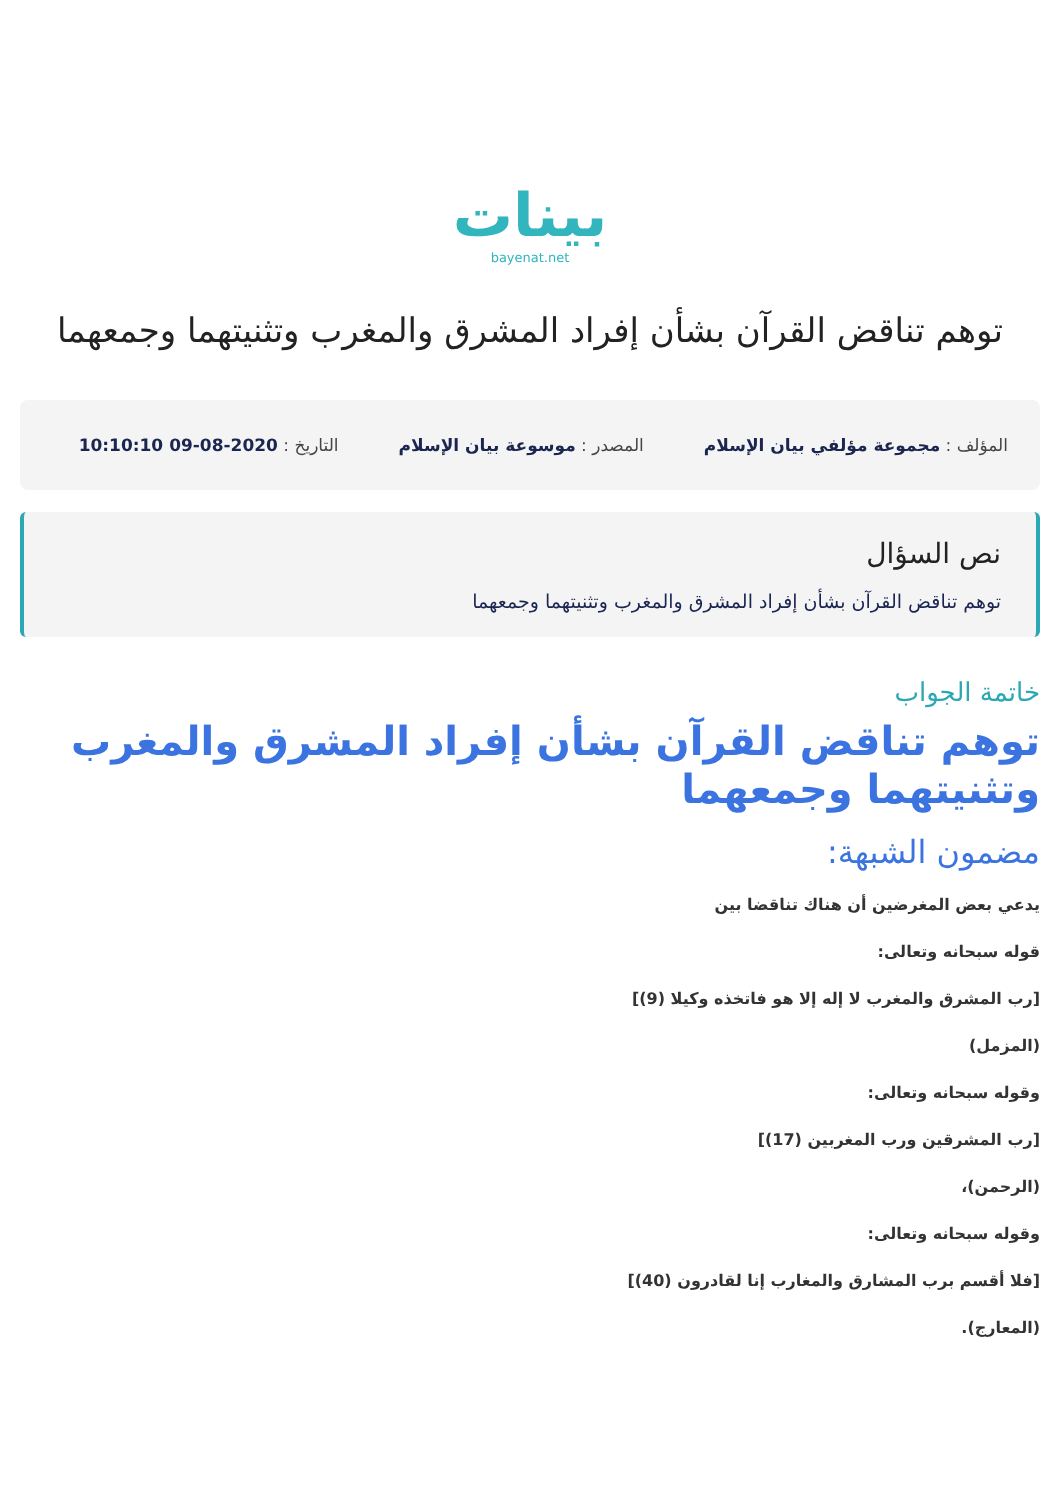بينات
bayenat.net
توهم تناقض القرآن بشأن إفراد المشرق والمغرب وتثنيتهما وجمعهما
المؤلف : مجموعة مؤلفي بيان الإسلام
المصدر : موسوعة بيان الإسلام التاريخ : 2020-08-09 10:10:10
نص السؤال
توهم تناقض القرآن بشأن إفراد المشرق والمغرب وتثنيتهما وجمعهما
خاتمة الجواب
توهم تناقض القرآن بشأن إفراد المشرق والمغرب وتثنيتهما وجمعهما
مضمون الشبهة:
يدعي بعض المغرضين أن هناك تناقضا بين
قوله سبحانه وتعالى:
[رب المشرق والمغرب لا إله إلا هو فاتخذه وكيلا (9)]
(المزمل)
وقوله سبحانه وتعالى:
[رب المشرقين ورب المغربين (17)]
(الرحمن)،
وقوله سبحانه وتعالى:
[فلا أقسم برب المشارق والمغارب إنا لقادرون (40)]
(المعارج).